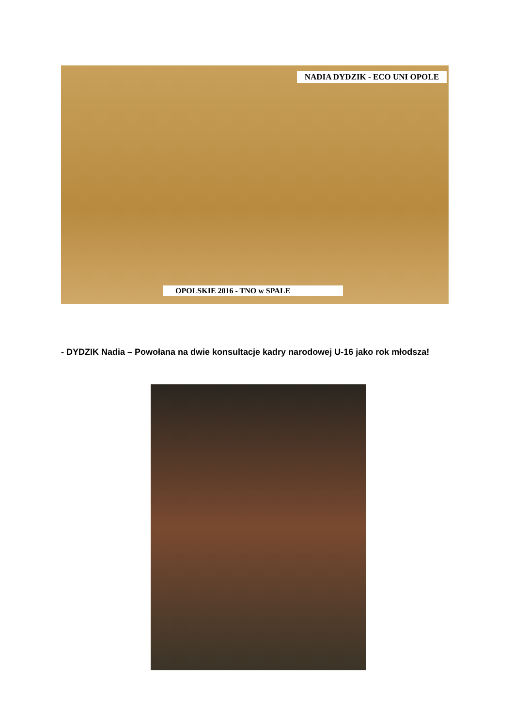NADIA DYDZIK - ECO UNI OPOLE
OPOLSKIE 2016 - TNO w SPALE
- DYDZIK Nadia – Powołana na dwie konsultacje kadry narodowej U-16 jako rok młodsza!